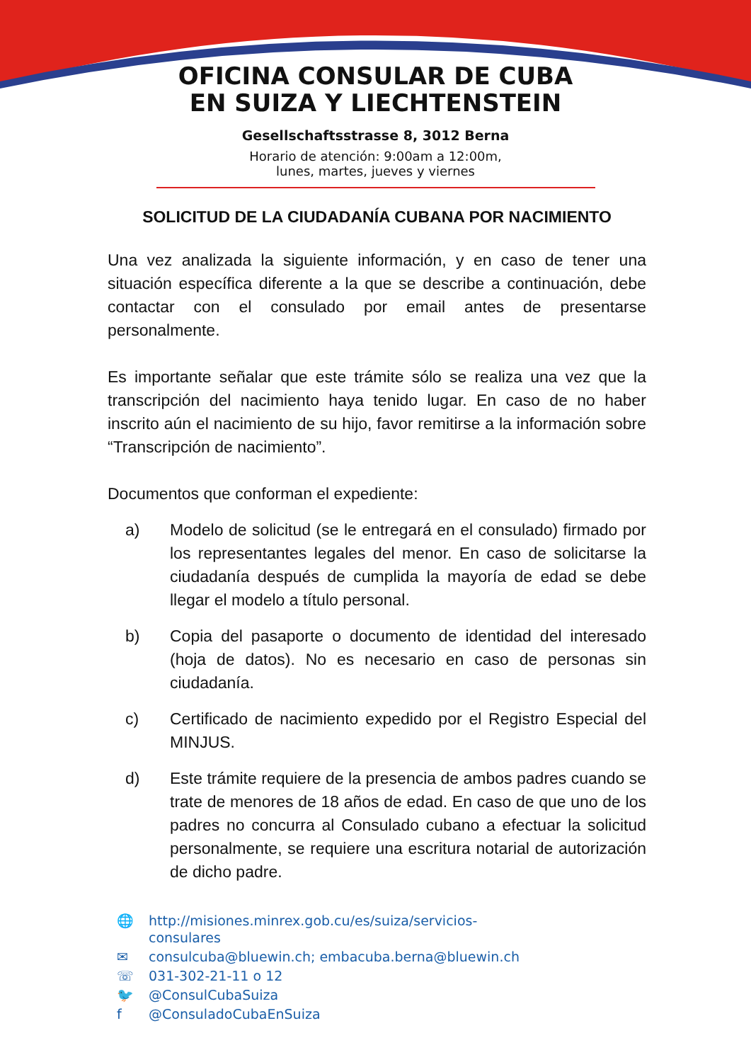OFICINA CONSULAR DE CUBA
EN SUIZA Y LIECHTENSTEIN
Gesellschaftsstrasse 8, 3012 Berna
Horario de atención: 9:00am a 12:00m,
lunes, martes, jueves y viernes
SOLICITUD DE LA CIUDADANÍA CUBANA POR NACIMIENTO
Una vez analizada la siguiente información, y en caso de tener una situación específica diferente a la que se describe a continuación, debe contactar con el consulado por email antes de presentarse personalmente.
Es importante señalar que este trámite sólo se realiza una vez que la transcripción del nacimiento haya tenido lugar. En caso de no haber inscrito aún el nacimiento de su hijo, favor remitirse a la información sobre “Transcripción de nacimiento”.
Documentos que conforman el expediente:
a) Modelo de solicitud (se le entregará en el consulado) firmado por los representantes legales del menor. En caso de solicitarse la ciudadanía después de cumplida la mayoría de edad se debe llegar el modelo a título personal.
b) Copia del pasaporte o documento de identidad del interesado (hoja de datos). No es necesario en caso de personas sin ciudadanía.
c) Certificado de nacimiento expedido por el Registro Especial del MINJUS.
d) Este trámite requiere de la presencia de ambos padres cuando se trate de menores de 18 años de edad. En caso de que uno de los padres no concurra al Consulado cubano a efectuar la solicitud personalmente, se requiere una escritura notarial de autorización de dicho padre.
🌐 http://misiones.minrex.gob.cu/es/suiza/servicios-
consulares
✉ consulcuba@bluewin.ch; embacuba.berna@bluewin.ch
☏ 031-302-21-11 o 12
🐦 @ConsulCubaSuiza
f @ConsuladoCubaEnSuiza